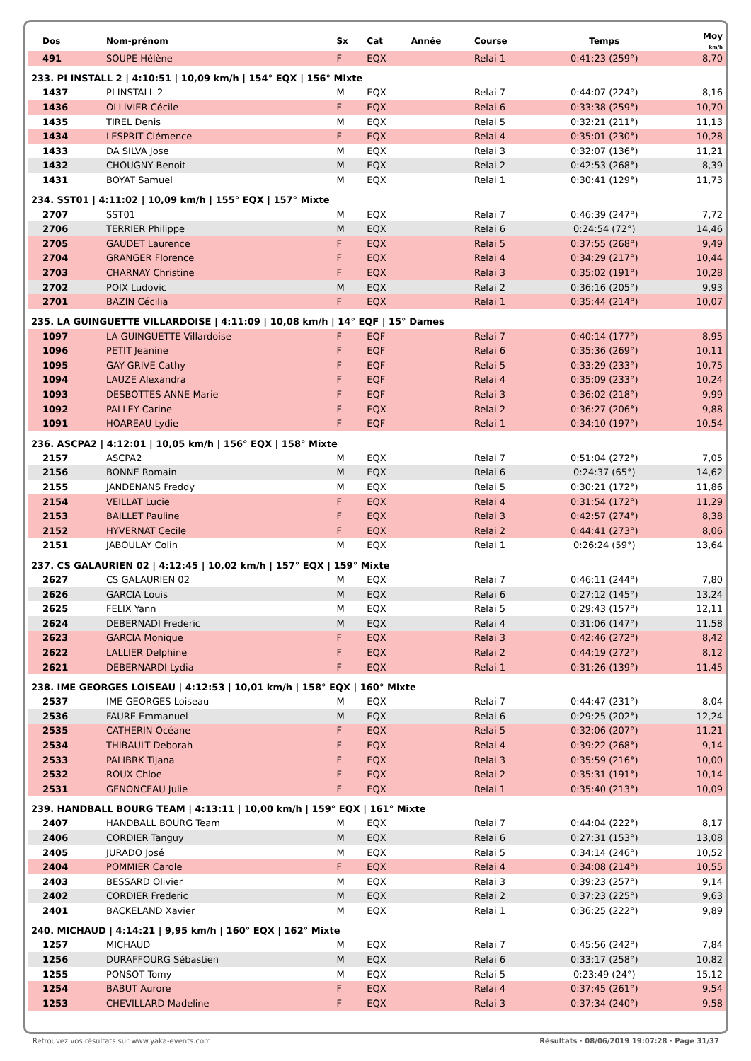| Dos | Nom-prénom | Sx | Cat | Année | Course | Temps | Moy km/h |
| --- | --- | --- | --- | --- | --- | --- | --- |
| 491 | SOUPE Hélène | F | EQX | | Relai 1 | 0:41:23 (259°) | 8,70 |
| 233. PI INSTALL 2 / 4:10:51 / 10,09 km/h / 154° EQX / 156° Mixte | | | | | | | |
| 1437 | PI INSTALL 2 | M | EQX | | Relai 7 | 0:44:07 (224°) | 8,16 |
| 1436 | OLLIVIER Cécile | F | EQX | | Relai 6 | 0:33:38 (259°) | 10,70 |
| 1435 | TIREL Denis | M | EQX | | Relai 5 | 0:32:21 (211°) | 11,13 |
| 1434 | LESPRIT Clémence | F | EQX | | Relai 4 | 0:35:01 (230°) | 10,28 |
| 1433 | DA SILVA Jose | M | EQX | | Relai 3 | 0:32:07 (136°) | 11,21 |
| 1432 | CHOUGNY Benoit | M | EQX | | Relai 2 | 0:42:53 (268°) | 8,39 |
| 1431 | BOYAT Samuel | M | EQX | | Relai 1 | 0:30:41 (129°) | 11,73 |
| 234. SST01 / 4:11:02 / 10,09 km/h / 155° EQX / 157° Mixte | | | | | | | |
| 2707 | SST01 | M | EQX | | Relai 7 | 0:46:39 (247°) | 7,72 |
| 2706 | TERRIER Philippe | M | EQX | | Relai 6 | 0:24:54 (72°) | 14,46 |
| 2705 | GAUDET Laurence | F | EQX | | Relai 5 | 0:37:55 (268°) | 9,49 |
| 2704 | GRANGER Florence | F | EQX | | Relai 4 | 0:34:29 (217°) | 10,44 |
| 2703 | CHARNAY Christine | F | EQX | | Relai 3 | 0:35:02 (191°) | 10,28 |
| 2702 | POIX Ludovic | M | EQX | | Relai 2 | 0:36:16 (205°) | 9,93 |
| 2701 | BAZIN Cécilia | F | EQX | | Relai 1 | 0:35:44 (214°) | 10,07 |
| 235. LA GUINGUETTE VILLARDOISE / 4:11:09 / 10,08 km/h / 14° EQF / 15° Dames | | | | | | | |
| 1097 | LA GUINGUETTE Villardoise | F | EQF | | Relai 7 | 0:40:14 (177°) | 8,95 |
| 1096 | PETIT Jeanine | F | EQF | | Relai 6 | 0:35:36 (269°) | 10,11 |
| 1095 | GAY-GRIVE Cathy | F | EQF | | Relai 5 | 0:33:29 (233°) | 10,75 |
| 1094 | LAUZE Alexandra | F | EQF | | Relai 4 | 0:35:09 (233°) | 10,24 |
| 1093 | DESBOTTES ANNE Marie | F | EQF | | Relai 3 | 0:36:02 (218°) | 9,99 |
| 1092 | PALLEY Carine | F | EQX | | Relai 2 | 0:36:27 (206°) | 9,88 |
| 1091 | HOAREAU Lydie | F | EQF | | Relai 1 | 0:34:10 (197°) | 10,54 |
| 236. ASCPA2 / 4:12:01 / 10,05 km/h / 156° EQX / 158° Mixte | | | | | | | |
| 2157 | ASCPA2 | M | EQX | | Relai 7 | 0:51:04 (272°) | 7,05 |
| 2156 | BONNE Romain | M | EQX | | Relai 6 | 0:24:37 (65°) | 14,62 |
| 2155 | JANDENANS Freddy | M | EQX | | Relai 5 | 0:30:21 (172°) | 11,86 |
| 2154 | VEILLAT Lucie | F | EQX | | Relai 4 | 0:31:54 (172°) | 11,29 |
| 2153 | BAILLET Pauline | F | EQX | | Relai 3 | 0:42:57 (274°) | 8,38 |
| 2152 | HYVERNAT Cecile | F | EQX | | Relai 2 | 0:44:41 (273°) | 8,06 |
| 2151 | JABOULAY Colin | M | EQX | | Relai 1 | 0:26:24 (59°) | 13,64 |
| 237. CS GALAURIEN 02 / 4:12:45 / 10,02 km/h / 157° EQX / 159° Mixte | | | | | | | |
| 2627 | CS GALAURIEN 02 | M | EQX | | Relai 7 | 0:46:11 (244°) | 7,80 |
| 2626 | GARCIA Louis | M | EQX | | Relai 6 | 0:27:12 (145°) | 13,24 |
| 2625 | FELIX Yann | M | EQX | | Relai 5 | 0:29:43 (157°) | 12,11 |
| 2624 | DEBERNADI Frederic | M | EQX | | Relai 4 | 0:31:06 (147°) | 11,58 |
| 2623 | GARCIA Monique | F | EQX | | Relai 3 | 0:42:46 (272°) | 8,42 |
| 2622 | LALLIER Delphine | F | EQX | | Relai 2 | 0:44:19 (272°) | 8,12 |
| 2621 | DEBERNARDI Lydia | F | EQX | | Relai 1 | 0:31:26 (139°) | 11,45 |
| 238. IME GEORGES LOISEAU / 4:12:53 / 10,01 km/h / 158° EQX / 160° Mixte | | | | | | | |
| 2537 | IME GEORGES Loiseau | M | EQX | | Relai 7 | 0:44:47 (231°) | 8,04 |
| 2536 | FAURE Emmanuel | M | EQX | | Relai 6 | 0:29:25 (202°) | 12,24 |
| 2535 | CATHERIN Océane | F | EQX | | Relai 5 | 0:32:06 (207°) | 11,21 |
| 2534 | THIBAULT Deborah | F | EQX | | Relai 4 | 0:39:22 (268°) | 9,14 |
| 2533 | PALIBRK Tijana | F | EQX | | Relai 3 | 0:35:59 (216°) | 10,00 |
| 2532 | ROUX Chloe | F | EQX | | Relai 2 | 0:35:31 (191°) | 10,14 |
| 2531 | GENONCEAU Julie | F | EQX | | Relai 1 | 0:35:40 (213°) | 10,09 |
| 239. HANDBALL BOURG TEAM / 4:13:11 / 10,00 km/h / 159° EQX / 161° Mixte | | | | | | | |
| 2407 | HANDBALL BOURG Team | M | EQX | | Relai 7 | 0:44:04 (222°) | 8,17 |
| 2406 | CORDIER Tanguy | M | EQX | | Relai 6 | 0:27:31 (153°) | 13,08 |
| 2405 | JURADO José | M | EQX | | Relai 5 | 0:34:14 (246°) | 10,52 |
| 2404 | POMMIER Carole | F | EQX | | Relai 4 | 0:34:08 (214°) | 10,55 |
| 2403 | BESSARD Olivier | M | EQX | | Relai 3 | 0:39:23 (257°) | 9,14 |
| 2402 | CORDIER Frederic | M | EQX | | Relai 2 | 0:37:23 (225°) | 9,63 |
| 2401 | BACKELAND Xavier | M | EQX | | Relai 1 | 0:36:25 (222°) | 9,89 |
| 240. MICHAUD / 4:14:21 / 9,95 km/h / 160° EQX / 162° Mixte | | | | | | | |
| 1257 | MICHAUD | M | EQX | | Relai 7 | 0:45:56 (242°) | 7,84 |
| 1256 | DURAFFOURG Sébastien | M | EQX | | Relai 6 | 0:33:17 (258°) | 10,82 |
| 1255 | PONSOT Tomy | M | EQX | | Relai 5 | 0:23:49 (24°) | 15,12 |
| 1254 | BABUT Aurore | F | EQX | | Relai 4 | 0:37:45 (261°) | 9,54 |
| 1253 | CHEVILLARD Madeline | F | EQX | | Relai 3 | 0:37:34 (240°) | 9,58 |
Retrouvez vos résultats sur www.yaka-events.com Résultats · 08/06/2019 19:07:28 · Page 31/37